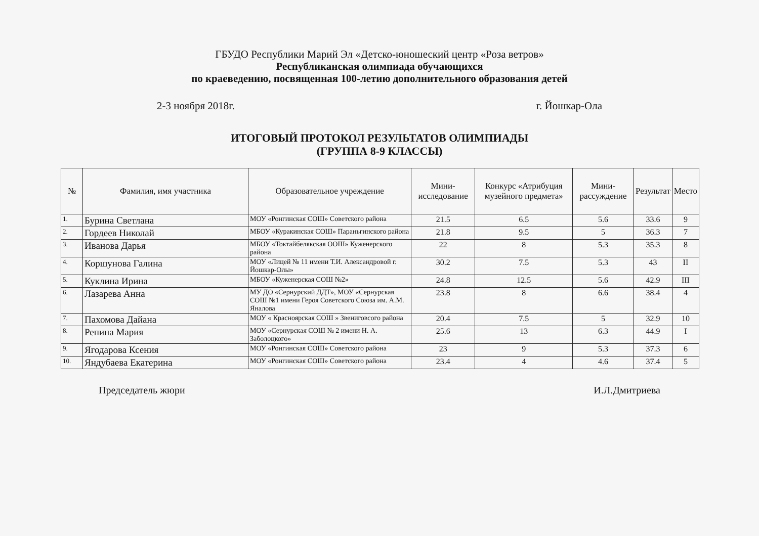ГБУДО Республики Марий Эл «Детско-юношеский центр «Роза ветров»
Республиканская олимпиада обучающихся
по краеведению, посвященная 100-летию дополнительного образования детей
2-3 ноября 2018г. г. Йошкар-Ола
ИТОГОВЫЙ ПРОТОКОЛ РЕЗУЛЬТАТОВ ОЛИМПИАДЫ
(ГРУППА 8-9 КЛАССЫ)
| № | Фамилия, имя участника | Образовательное учреждение | Мини-исследование | Конкурс «Атрибуция музейного предмета» | Мини-рассуждение | Результат | Место |
| --- | --- | --- | --- | --- | --- | --- | --- |
| 1. | Бурина Светлана | МОУ «Ронгинская СОШ» Советского района | 21.5 | 6.5 | 5.6 | 33.6 | 9 |
| 2. | Гордеев Николай | МБОУ «Куракинская СОШ» Параньгинского района | 21.8 | 9.5 | 5 | 36.3 | 7 |
| 3. | Иванова Дарья | МБОУ «Токтайбелякская ООШ» Куженерского района | 22 | 8 | 5.3 | 35.3 | 8 |
| 4. | Коршунова Галина | МОУ «Лицей № 11 имени Т.И. Александровой г. Йошкар-Олы» | 30.2 | 7.5 | 5.3 | 43 | II |
| 5. | Куклина Ирина | МБОУ «Куженерская СОШ №2» | 24.8 | 12.5 | 5.6 | 42.9 | III |
| 6. | Лазарева Анна | МУ ДО «Сернурский ДДТ», МОУ «Сернурская СОШ №1 имени Героя Советского Союза им. А.М. Яналова | 23.8 | 8 | 6.6 | 38.4 | 4 |
| 7. | Пахомова Дайана | МОУ « Красноярская СОШ » Звениговсого района | 20.4 | 7.5 | 5 | 32.9 | 10 |
| 8. | Репина Мария | МОУ «Сернурская СОШ № 2 имени Н. А. Заболоцкого» | 25.6 | 13 | 6.3 | 44.9 | I |
| 9. | Ягодарова Ксения | МОУ «Ронгинская СОШ» Советского района | 23 | 9 | 5.3 | 37.3 | 6 |
| 10. | Яндубаева Екатерина | МОУ «Ронгинская СОШ» Советского района | 23.4 | 4 | 4.6 | 37.4 | 5 |
Председатель жюри И.Л.Дмитриева